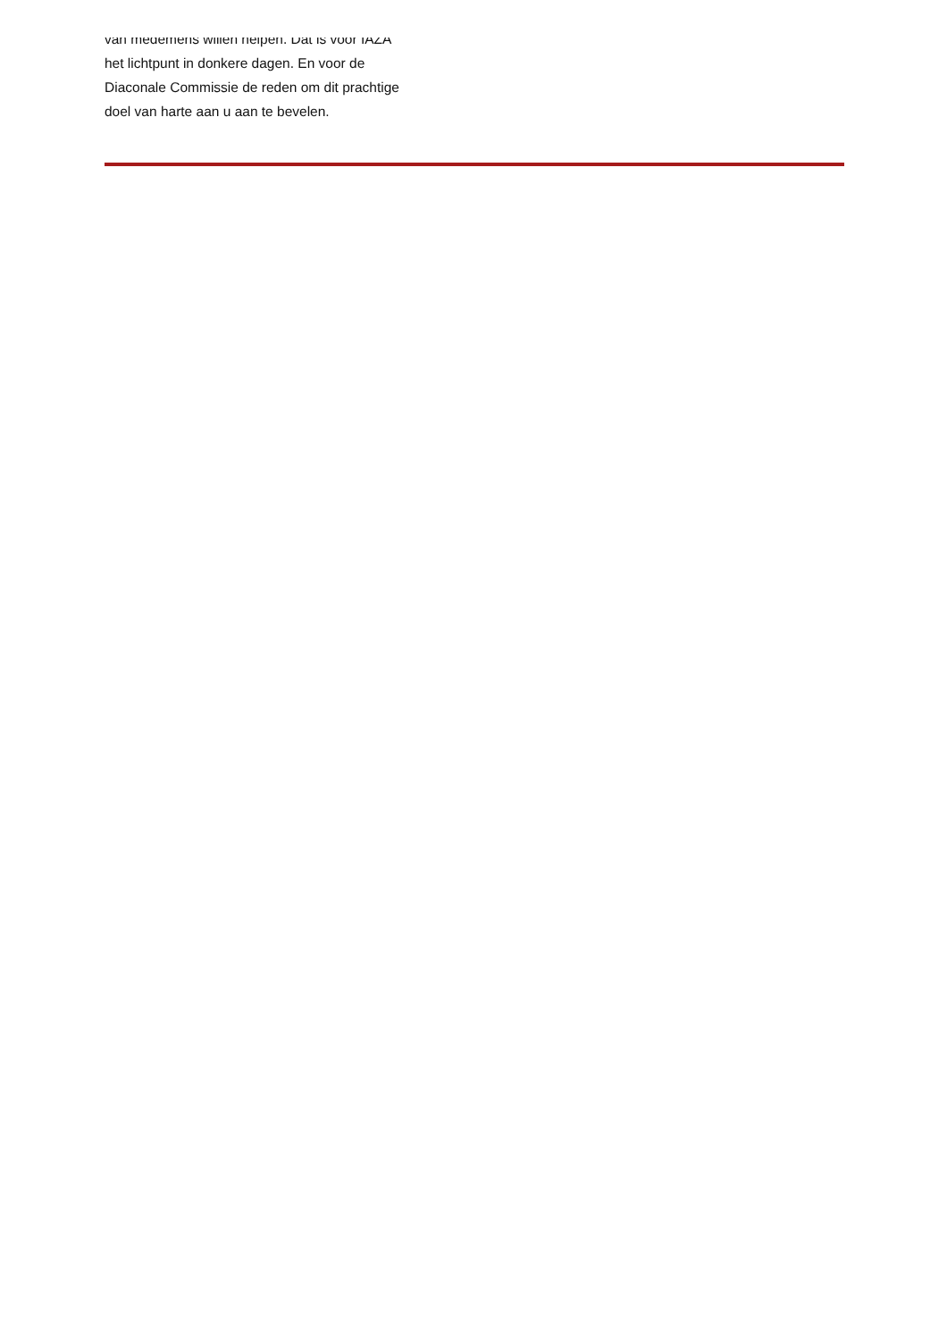van medemens willen helpen. Dat is voor IAZA
het lichtpunt in donkere dagen. En voor de
Diaconale Commissie de reden om dit prachtige
doel van harte aan u aan te bevelen.